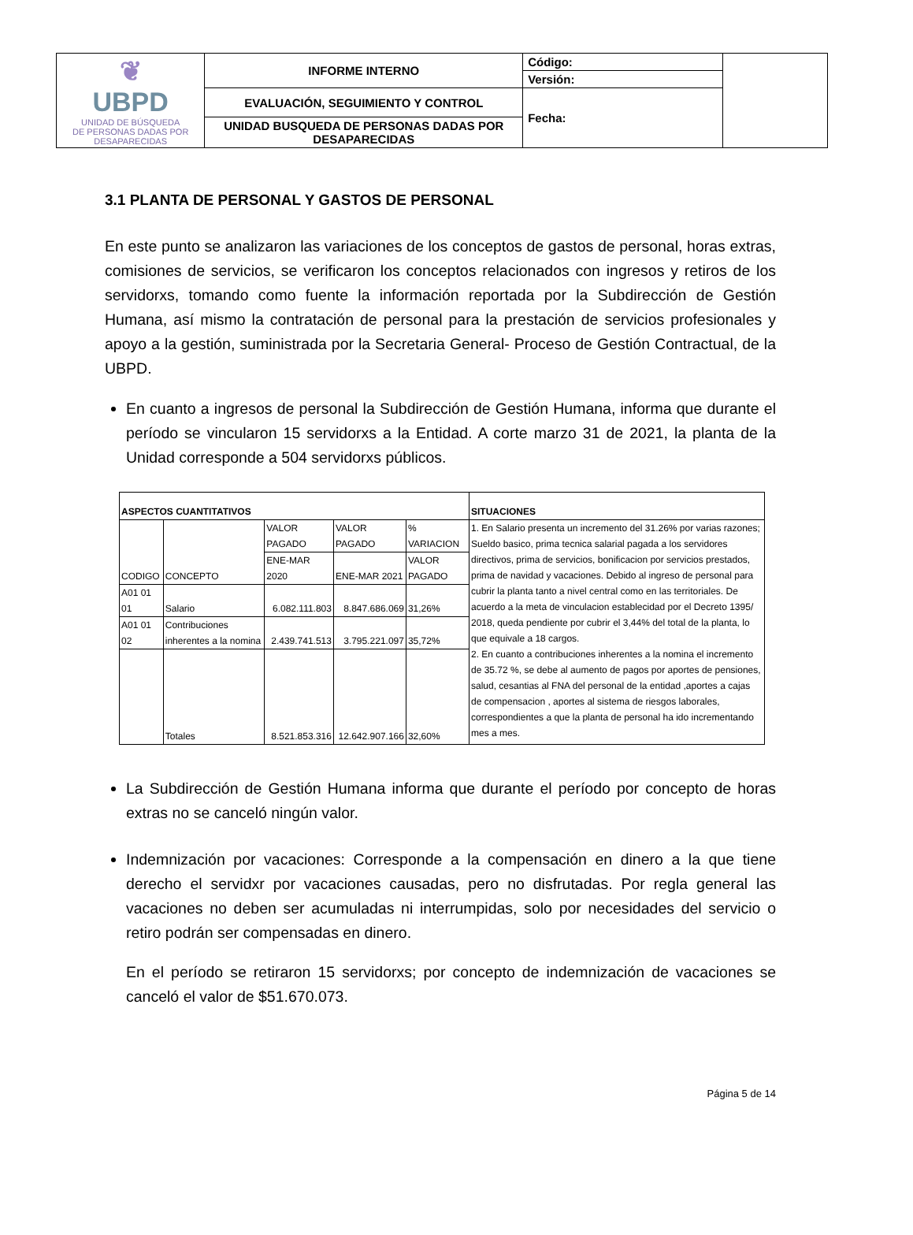| ❦ UBPD UNIDAD DE BÚSQUEDA DE PERSONAS DADAS POR DESAPARECIDAS | INFORME INTERNO | Código: | |
| | | Versión: | |
| | EVALUACIÓN, SEGUIMIENTO Y CONTROL | Fecha: | |
| | UNIDAD BUSQUEDA DE PERSONAS DADAS POR DESAPARECIDAS | | |
3.1 PLANTA DE PERSONAL Y GASTOS DE PERSONAL
En este punto se analizaron las variaciones de los conceptos de gastos de personal, horas extras, comisiones de servicios, se verificaron los conceptos relacionados con ingresos y retiros de los servidorxs, tomando como fuente la información reportada por la Subdirección de Gestión Humana, así mismo la contratación de personal para la prestación de servicios profesionales y apoyo a la gestión, suministrada por la Secretaria General- Proceso de Gestión Contractual, de la UBPD.
En cuanto a ingresos de personal la Subdirección de Gestión Humana, informa que durante el período se vincularon 15 servidorxs a la Entidad. A corte marzo 31 de 2021, la planta de la Unidad corresponde a 504 servidorxs públicos.
| ASPECTOS CUANTITATIVOS | | | | | SITUACIONES |
| CODIGO | CONCEPTO | VALOR PAGADO | VALOR PAGADO | % VARIACION | 1. En Salario presenta un incremento del 31.26% por varias razones; Sueldo basico, prima tecnica salarial pagada a los servidores directivos, prima de servicios, bonificacion por servicios prestados, prima de navidad y vacaciones. Debido al ingreso de personal para cubrir la planta tanto a nivel central como en las territoriales. De acuerdo a la meta de vinculacion establecidad por el Decreto 1395/ 2018, queda pendiente por cubrir el 3,44% del total de la planta, lo que equivale a 18 cargos. 2. En cuanto a contribuciones inherentes a la nomina el incremento de 35.72 %, se debe al aumento de pagos por aportes de pensiones, salud, cesantias al FNA del personal de la entidad ,aportes a cajas de compensacion , aportes al sistema de riesgos laborales, correspondientes a que la planta de personal ha ido incrementando mes a mes. |
| | | ENE-MAR 2020 | ENE-MAR 2021 | VALOR PAGADO | |
| A01 01 01 | Salario | 6.082.111.803 | 8.847.686.069 | 31,26% | |
| A01 01 02 | Contribuciones inherentes a la nomina | 2.439.741.513 | 3.795.221.097 | 35,72% | |
| | Totales | 8.521.853.316 | 12.642.907.166 | 32,60% | |
La Subdirección de Gestión Humana informa que durante el período por concepto de horas extras no se canceló ningún valor.
Indemnización por vacaciones: Corresponde a la compensación en dinero a la que tiene derecho el servidxr por vacaciones causadas, pero no disfrutadas. Por regla general las vacaciones no deben ser acumuladas ni interrumpidas, solo por necesidades del servicio o retiro podrán ser compensadas en dinero.
En el período se retiraron 15 servidorxs; por concepto de indemnización de vacaciones se canceló el valor de $51.670.073.
Página 5 de 14